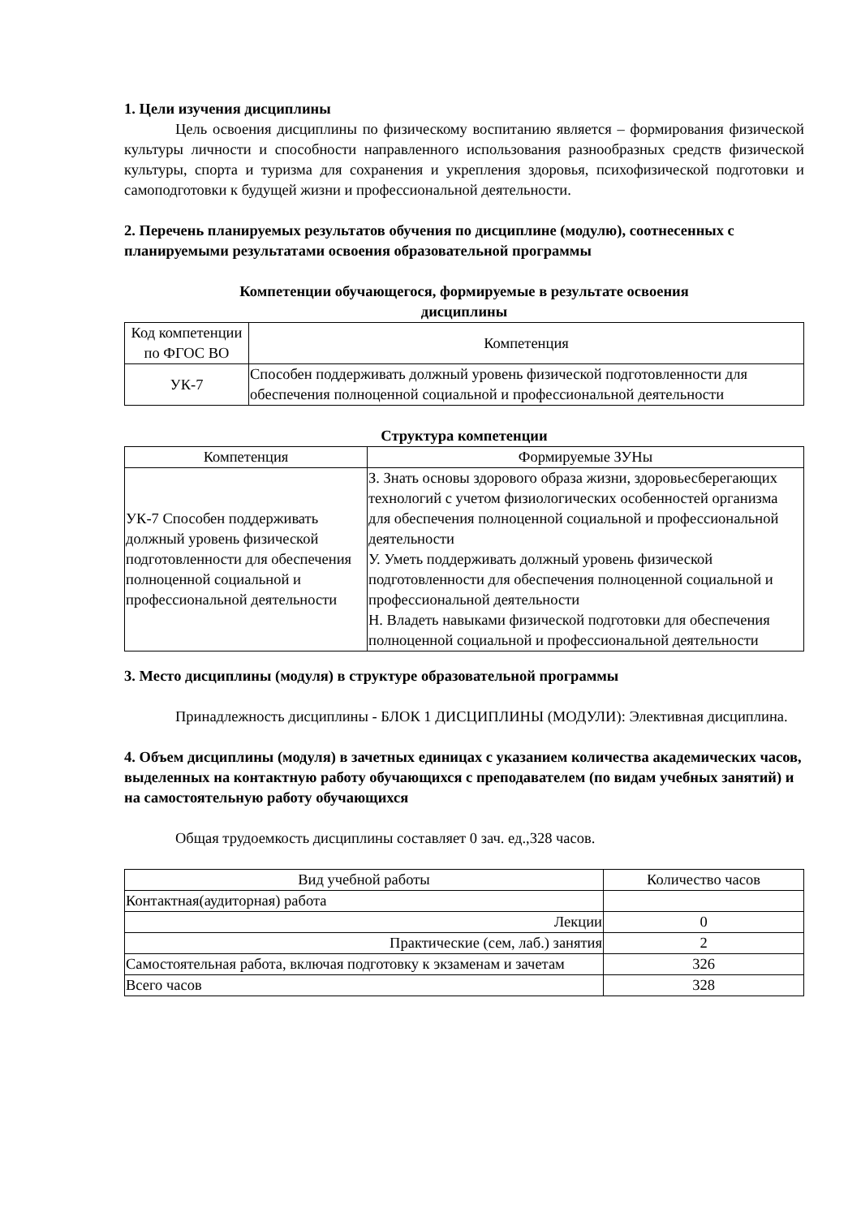1. Цели изучения дисциплины
Цель освоения дисциплины по физическому воспитанию является – формирования физической культуры личности и способности направленного использования разнообразных средств физической культуры, спорта и туризма для сохранения и укрепления здоровья, психофизической подготовки и самоподготовки к будущей жизни и профессиональной деятельности.
2. Перечень планируемых результатов обучения по дисциплине (модулю), соотнесенных с планируемыми результатами освоения образовательной программы
Компетенции обучающегося, формируемые в результате освоения
дисциплины
| Код компетенции по ФГОС ВО | Компетенция |
| --- | --- |
| УК-7 | Способен поддерживать должный уровень физической подготовленности для обеспечения полноценной социальной и профессиональной деятельности |
Структура компетенции
| Компетенция | Формируемые ЗУНы |
| --- | --- |
| УК-7 Способен поддерживать должный уровень физической подготовленности для обеспечения полноценной социальной и профессиональной деятельности | З. Знать основы здорового образа жизни, здоровьесберегающих технологий с учетом физиологических особенностей организма для обеспечения полноценной социальной и профессиональной деятельности У. Уметь поддерживать должный уровень физической подготовленности для обеспечения полноценной социальной и профессиональной деятельности Н. Владеть навыками физической подготовки для обеспечения полноценной социальной и профессиональной деятельности |
3. Место дисциплины (модуля) в структуре образовательной программы
Принадлежность дисциплины - БЛОК 1 ДИСЦИПЛИНЫ (МОДУЛИ): Элективная дисциплина.
4. Объем дисциплины (модуля) в зачетных единицах с указанием количества академических часов, выделенных на контактную работу обучающихся с преподавателем (по видам учебных занятий) и на самостоятельную работу обучающихся
Общая трудоемкость дисциплины составляет 0 зач. ед.,328 часов.
| Вид учебной работы | Количество часов |
| --- | --- |
| Контактная(аудиторная) работа | |
| Лекции | 0 |
| Практические (сем, лаб.) занятия | 2 |
| Самостоятельная работа, включая подготовку к экзаменам и зачетам | 326 |
| Всего часов | 328 |